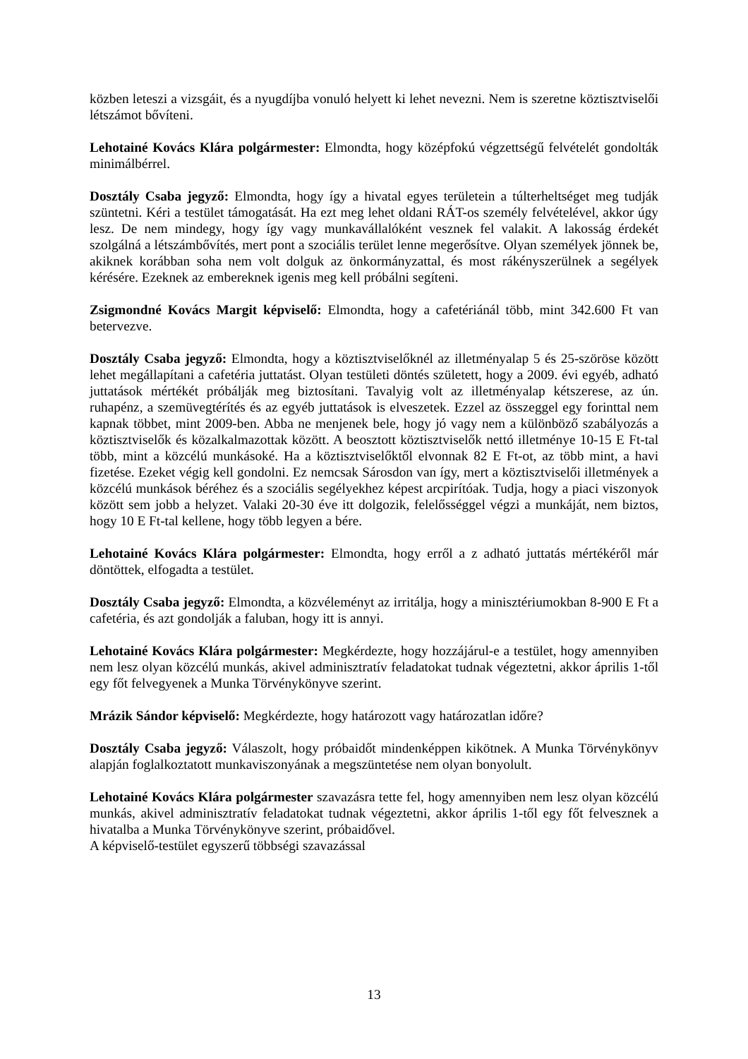közben leteszi a vizsgáit, és a nyugdíjba vonuló helyett ki lehet nevezni. Nem is szeretne köztisztviselői létszámot bővíteni.
Lehotainé Kovács Klára polgármester: Elmondta, hogy középfokú végzettségű felvételét gondolták minimálbérrel.
Dosztály Csaba jegyző: Elmondta, hogy így a hivatal egyes területein a túlterheltséget meg tudják szüntetni. Kéri a testület támogatását. Ha ezt meg lehet oldani RÁT-os személy felvételével, akkor úgy lesz. De nem mindegy, hogy így vagy munkavállalóként vesznek fel valakit. A lakosság érdekét szolgálná a létszámbővítés, mert pont a szociális terület lenne megerősítve. Olyan személyek jönnek be, akiknek korábban soha nem volt dolguk az önkormányzattal, és most rákényszerülnek a segélyek kérésére. Ezeknek az embereknek igenis meg kell próbálni segíteni.
Zsigmondné Kovács Margit képviselő: Elmondta, hogy a cafetériánál több, mint 342.600 Ft van betervezve.
Dosztály Csaba jegyző: Elmondta, hogy a köztisztviselőknél az illetményalap 5 és 25-szöröse között lehet megállapítani a cafetéria juttatást. Olyan testületi döntés született, hogy a 2009. évi egyéb, adható juttatások mértékét próbálják meg biztosítani. Tavalyig volt az illetményalap kétszerese, az ún. ruhapénz, a szemüvegtérítés és az egyéb juttatások is elveszetek. Ezzel az összeggel egy forinttal nem kapnak többet, mint 2009-ben. Abba ne menjenek bele, hogy jó vagy nem a különböző szabályozás a köztisztviselők és közalkalmazottak között. A beosztott köztisztviselők nettó illetménye 10-15 E Ft-tal több, mint a közcélú munkásoké. Ha a köztisztviselőktől elvonnak 82 E Ft-ot, az több mint, a havi fizetése. Ezeket végig kell gondolni. Ez nemcsak Sárosdon van így, mert a köztisztviselői illetmények a közcélú munkások béréhez és a szociális segélyekhez képest arcpirítóak. Tudja, hogy a piaci viszonyok között sem jobb a helyzet. Valaki 20-30 éve itt dolgozik, felelősséggel végzi a munkáját, nem biztos, hogy 10 E Ft-tal kellene, hogy több legyen a bére.
Lehotainé Kovács Klára polgármester: Elmondta, hogy erről a z adható juttatás mértékéről már döntöttek, elfogadta a testület.
Dosztály Csaba jegyző: Elmondta, a közvéleményt az irritálja, hogy a minisztériumokban 8-900 E Ft a cafetéria, és azt gondolják a faluban, hogy itt is annyi.
Lehotainé Kovács Klára polgármester: Megkérdezte, hogy hozzájárul-e a testület, hogy amennyiben nem lesz olyan közcélú munkás, akivel adminisztratív feladatokat tudnak végeztetni, akkor április 1-től egy főt felvegyenek a Munka Törvénykönyve szerint.
Mrázik Sándor képviselő: Megkérdezte, hogy határozott vagy határozatlan időre?
Dosztály Csaba jegyző: Válaszolt, hogy próbaidőt mindenképpen kikötnek. A Munka Törvénykönyv alapján foglalkoztatott munkaviszonyának a megszüntetése nem olyan bonyolult.
Lehotainé Kovács Klára polgármester szavazásra tette fel, hogy amennyiben nem lesz olyan közcélú munkás, akivel adminisztratív feladatokat tudnak végeztetni, akkor április 1-től egy főt felvesznek a hivatalba a Munka Törvénykönyve szerint, próbaidővel.
A képviselő-testület egyszerű többségi szavazással
13